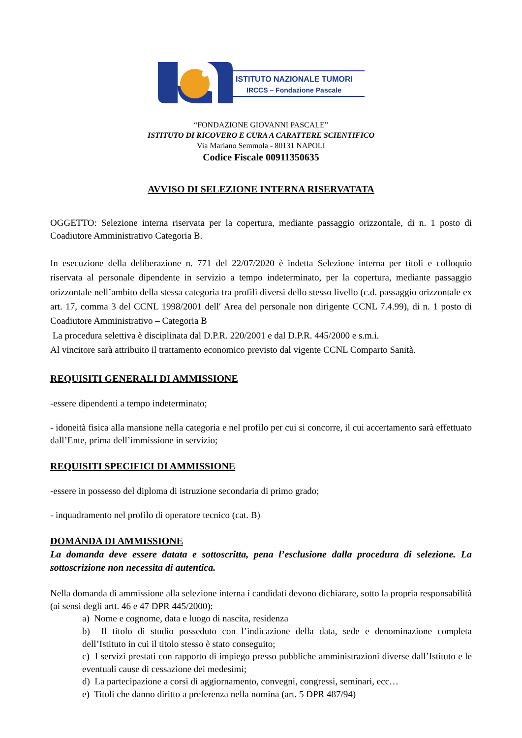ISTITUTO NAZIONALE TUMORI
IRCCS – Fondazione Pascale
“FONDAZIONE GIOVANNI PASCALE”
ISTITUTO DI RICOVERO E CURA A CARATTERE SCIENTIFICO
Via Mariano Semmola - 80131 NAPOLI
Codice Fiscale 00911350635
AVVISO DI SELEZIONE INTERNA RISERVATATA
OGGETTO: Selezione interna riservata per la copertura, mediante passaggio orizzontale, di n. 1 posto di Coadiutore Amministrativo Categoria B.
In esecuzione della deliberazione n. 771 del 22/07/2020 è indetta Selezione interna per titoli e colloquio riservata al personale dipendente in servizio a tempo indeterminato, per la copertura, mediante passaggio orizzontale nell’ambito della stessa categoria tra profili diversi dello stesso livello (c.d. passaggio orizzontale ex art. 17, comma 3 del CCNL 1998/2001 dell′ Area del personale non dirigente CCNL 7.4.99), di n. 1 posto di Coadiutore Amministrativo – Categoria B
La procedura selettiva è disciplinata dal D.P.R. 220/2001 e dal D.P.R. 445/2000 e s.m.i.
Al vincitore sarà attribuito il trattamento economico previsto dal vigente CCNL Comparto Sanità.
REQUISITI GENERALI DI AMMISSIONE
-essere dipendenti a tempo indeterminato;
- idoneità fisica alla mansione nella categoria e nel profilo per cui si concorre, il cui accertamento sarà effettuato dall’Ente, prima dell’immissione in servizio;
REQUISITI SPECIFICI DI AMMISSIONE
-essere in possesso del diploma di istruzione secondaria di primo grado;
- inquadramento nel profilo di operatore tecnico (cat. B)
DOMANDA DI AMMISSIONE
La domanda deve essere datata e sottoscritta, pena l’esclusione dalla procedura di selezione. La sottoscrizione non necessita di autentica.
Nella domanda di ammissione alla selezione interna i candidati devono dichiarare, sotto la propria responsabilità (ai sensi degli artt. 46 e 47 DPR 445/2000):
a) Nome e cognome, data e luogo di nascita, residenza
b) Il titolo di studio posseduto con l’indicazione della data, sede e denominazione completa dell’Istituto in cui il titolo stesso è stato conseguito;
c) I servizi prestati con rapporto di impiego presso pubbliche amministrazioni diverse dall’Istituto e le eventuali cause di cessazione dei medesimi;
d) La partecipazione a corsi di aggiornamento, convegni, congressi, seminari, ecc…
e) Titoli che danno diritto a preferenza nella nomina (art. 5 DPR 487/94)